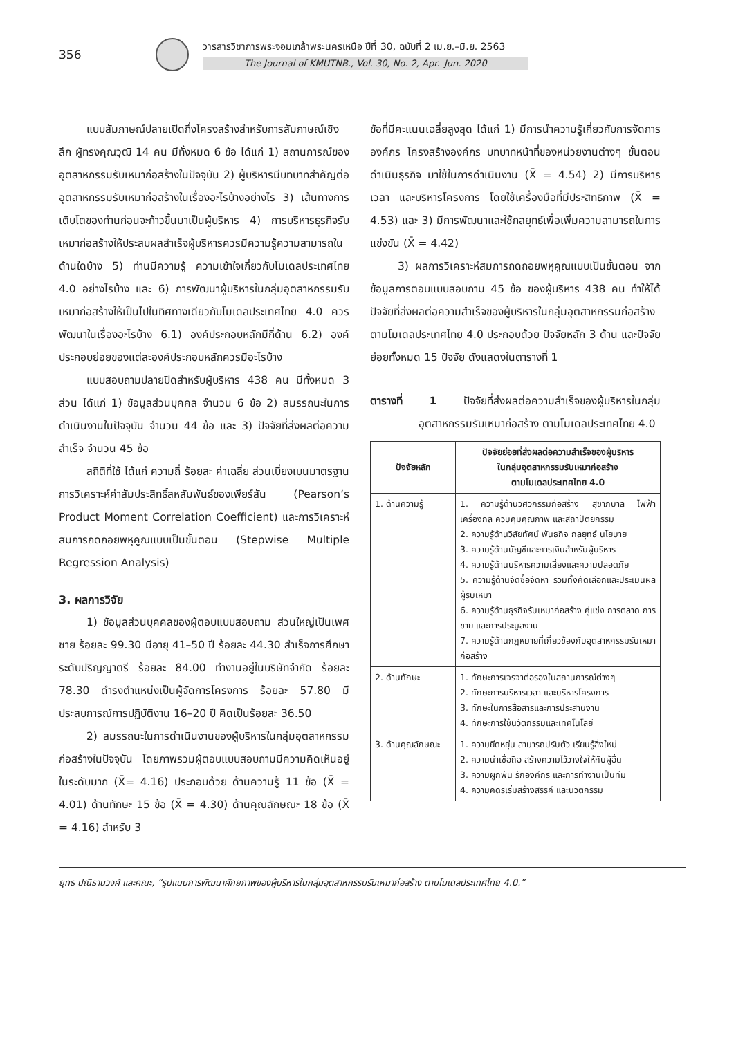356
วารสารวิชาการพระจอมเกล้าพระนครเหนือ ปีที่ 30, ฉบับที่ 2 เม.ย.–มิ.ย. 2563
The Journal of KMUTNB., Vol. 30, No. 2, Apr.–Jun. 2020
แบบสัมภาษณ์ปลายเปิดกึ่งโครงสร้างสำหรับการสัมภาษณ์เชิงลึก ผู้ทรงคุณวุฒิ 14 คน มีทั้งหมด 6 ข้อ ได้แก่ 1) สถานการณ์ของอุตสาหกรรมรับเหมาก่อสร้างในปัจจุบัน 2) ผู้บริหารมีบทบาทสำคัญต่ออุตสาหกรรมรับเหมาก่อสร้างในเรื่องอะไรบ้างอย่างไร 3) เส้นทางการเติบโตของท่านก่อนจะก้าวขึ้นมาเป็นผู้บริหาร 4) การบริหารธุรกิจรับเหมาก่อสร้างให้ประสบผลสำเร็จผู้บริหารควรมีความรู้ความสามารถในด้านใดบ้าง 5) ท่านมีความรู้ ความเข้าใจเกี่ยวกับโมเดลประเทศไทย 4.0 อย่างไรบ้าง และ 6) การพัฒนาผู้บริหารในกลุ่มอุตสาหกรรมรับเหมาก่อสร้างให้เป็นไปในทิศทางเดียวกับโมเดลประเทศไทย 4.0 ควรพัฒนาในเรื่องอะไรบ้าง 6.1) องค์ประกอบหลักมีกี่ด้าน 6.2) องค์ประกอบย่อยของแต่ละองค์ประกอบหลักควรมีอะไรบ้าง
แบบสอบถามปลายปิดสำหรับผู้บริหาร 438 คน มีทั้งหมด 3 ส่วน ได้แก่ 1) ข้อมูลส่วนบุคคล จำนวน 6 ข้อ 2) สมรรถนะในการดำเนินงานในปัจจุบัน จำนวน 44 ข้อ และ 3) ปัจจัยที่ส่งผลต่อความสำเร็จ จำนวน 45 ข้อ
สถิติที่ใช้ ได้แก่ ความถี่ ร้อยละ ค่าเฉลี่ย ส่วนเบี่ยงเบนมาตรฐาน การวิเคราะห์ค่าสัมประสิทธิ์สหสัมพันธ์ของเพียร์สัน (Pearson’s Product Moment Correlation Coefficient) และการวิเคราะห์สมการถดถอยพหุคูณแบบเป็นขั้นตอน (Stepwise Multiple Regression Analysis)
3. ผลการวิจัย
1) ข้อมูลส่วนบุคคลของผู้ตอบแบบสอบถาม ส่วนใหญ่เป็นเพศชาย ร้อยละ 99.30 มีอายุ 41–50 ปี ร้อยละ 44.30 สำเร็จการศึกษาระดับปริญญาตรี ร้อยละ 84.00 ทำงานอยู่ในบริษัทจำกัด ร้อยละ 78.30 ดำรงตำแหน่งเป็นผู้จัดการโครงการ ร้อยละ 57.80 มีประสบการณ์การปฏิบัติงาน 16–20 ปี คิดเป็นร้อยละ 36.50
2) สมรรถนะในการดำเนินงานของผู้บริหารในกลุ่มอุตสาหกรรมก่อสร้างในปัจจุบัน โดยภาพรวมผู้ตอบแบบสอบถามมีความคิดเห็นอยู่ในระดับมาก (X̄= 4.16) ประกอบด้วย ด้านความรู้ 11 ข้อ (X̄ = 4.01) ด้านทักษะ 15 ข้อ (X̄ = 4.30) ด้านคุณลักษณะ 18 ข้อ (X̄ = 4.16) สำหรับ 3
ข้อที่มีคะแนนเฉลี่ยสูงสุด ได้แก่ 1) มีการนำความรู้เกี่ยวกับการจัดการองค์กร โครงสร้างองค์กร บทบาทหน้าที่ของหน่วยงานต่างๆ ขั้นตอนดำเนินธุรกิจ มาใช้ในการดำเนินงาน (X̄ = 4.54) 2) มีการบริหารเวลา และบริหารโครงการ โดยใช้เครื่องมือที่มีประสิทธิภาพ (X̄ = 4.53) และ 3) มีการพัฒนาและใช้กลยุทธ์เพื่อเพิ่มความสามารถในการแข่งขัน (X̄ = 4.42)
3) ผลการวิเคราะห์สมการถดถอยพหุคูณแบบเป็นขั้นตอน จากข้อมูลการตอบแบบสอบถาม 45 ข้อ ของผู้บริหาร 438 คน ทำให้ได้ปัจจัยที่ส่งผลต่อความสำเร็จของผู้บริหารในกลุ่มอุตสาหกรรมก่อสร้าง ตามโมเดลประเทศไทย 4.0 ประกอบด้วย ปัจจัยหลัก 3 ด้าน และปัจจัยย่อยทั้งหมด 15 ปัจจัย ดังแสดงในตารางที่ 1
ตารางที่ 1 ปัจจัยที่ส่งผลต่อความสำเร็จของผู้บริหารในกลุ่มอุตสาหกรรมรับเหมาก่อสร้าง ตามโมเดลประเทศไทย 4.0
| ปัจจัยหลัก | ปัจจัยย่อยที่ส่งผลต่อความสำเร็จของผู้บริหาร ในกลุ่มอุตสาหกรรมรับเหมาก่อสร้าง ตามโมเดลประเทศไทย 4.0 |
| --- | --- |
| 1. ด้านความรู้ | 1. ความรู้ด้านวิศวกรรมก่อสร้าง สุขาภิบาล ไฟฟ้า เครื่องกล ควบคุมคุณภาพ และสถาปัตยกรรม 2. ความรู้ด้านวิสัยทัศน์ พันธกิจ กลยุทธ์ นโยบาย 3. ความรู้ด้านบัญชีและการเงินสำหรับผู้บริหาร 4. ความรู้ด้านบริหารความเสี่ยงและความปลอดภัย 5. ความรู้ด้านจัดซื้อจัดหา รวมทั้งคัดเลือกและประเมินผลผู้รับเหมา 6. ความรู้ด้านธุรกิจรับเหมาก่อสร้าง คู่แข่ง การตลาด การขาย และการประมูลงาน 7. ความรู้ด้านกฎหมายที่เกี่ยวข้องกับอุตสาหกรรมรับเหมาก่อสร้าง |
| 2. ด้านทักษะ | 1. ทักษะการเจรจาต่อรองในสถานการณ์ต่างๆ 2. ทักษะการบริหารเวลา และบริหารโครงการ 3. ทักษะในการสื่อสารและการประสานงาน 4. ทักษะการใช้นวัตกรรมและเทคโนโลยี |
| 3. ด้านคุณลักษณะ | 1. ความยืดหยุ่น สามารถปรับตัว เรียนรู้สิ่งใหม่ 2. ความน่าเชื่อถือ สร้างความไว้วางใจให้กับผู้อื่น 3. ความผูกพัน รักองค์กร และการทำงานเป็นทีม 4. ความคิดริเริ่มสร้างสรรค์ และนวัตกรรม |
ยุทธ ปณิธานวงศ์ และคณะ, “รูปแบบการพัฒนาศักยภาพของผู้บริหารในกลุ่มอุตสาหกรรมรับเหมาก่อสร้าง ตามโมเดลประเทศไทย 4.0.”